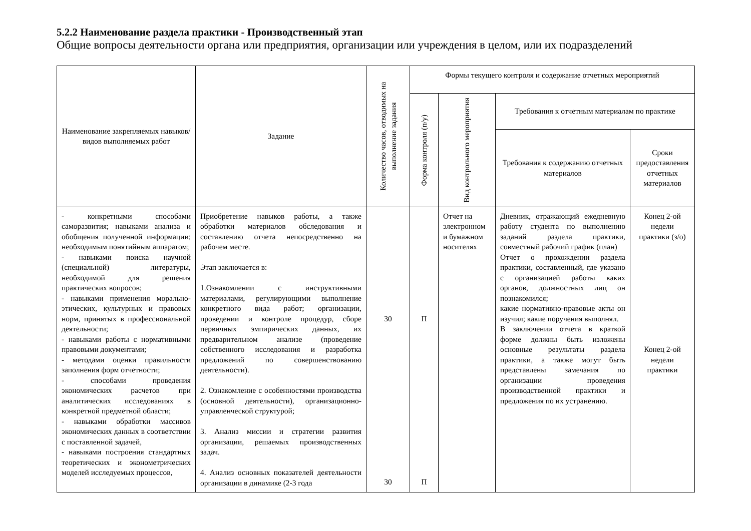5.2.2 Наименование раздела практики - Производственный этап
Общие вопросы деятельности органа или предприятия, организации или учреждения в целом, или их подразделений
| Наименование закрепляемых навыков/видов выполняемых работ | Задание | Количество часов, отводимых на выполнение задания | Формы текущего контроля и содержание отчетных мероприятий | | | |
| --- | --- | --- | --- | --- | --- | --- |
| | | | Форма контроля (п/у) | Вид контрольного мероприятия | Требования к отчетным материалам по практике | |
| | | | | | Требования к содержанию отчетных материалов | Сроки предоставления отчетных материалов |
| - конкретными способами саморазвития; навыками анализа и обобщения полученной информации; необходимым понятийным аппаратом; - навыками поиска научной (специальной) литературы, необходимой для решения практических вопросов; - навыками применения морально-этических, культурных и правовых норм, принятых в профессиональной деятельности; - навыками работы с нормативными правовыми документами; - методами оценки правильности заполнения форм отчетности; - способами проведения экономических расчетов при аналитических исследованиях в конкретной предметной области; - навыками обработки массивов экономических данных в соответствии с поставленной задачей, - навыками построения стандартных теоретических и эконометрических моделей исследуемых процессов, | Приобретение навыков работы, а также обработки материалов обследования и составлению отчета непосредственно на рабочем месте. Этап заключается в: 1.Ознакомлении с инструктивными материалами, регулирующими выполнение конкретного вида работ; организации, проведении и контроле процедур, сборе первичных эмпирических данных, их предварительном анализе (проведение собственного исследования и разработка предложений по совершенствованию деятельности). 2. Ознакомление с особенностями производства (основной деятельности), организационно-управленческой структурой; 3. Анализ миссии и стратегии развития организации, решаемых производственных задач. 4. Анализ основных показателей деятельности организации в динамике (2-3 года | 30 30 | П П | Отчет на электронном и бумажном носителях | Дневник, отражающий ежедневную работу студента по выполнению заданий раздела практики, совместный рабочий график (план) Отчет о прохождении раздела практики, составленный, где указано с организацией работы каких органов, должностных лиц он познакомился; какие нормативно-правовые акты он изучил; какие поручения выполнял. В заключении отчета в краткой форме должны быть изложены основные результаты раздела практики, а также могут быть представлены замечания по организации проведения производственной практики и предложения по их устранению. | Конец 2-ой недели практики (з/о) Конец 2-ой недели практики |